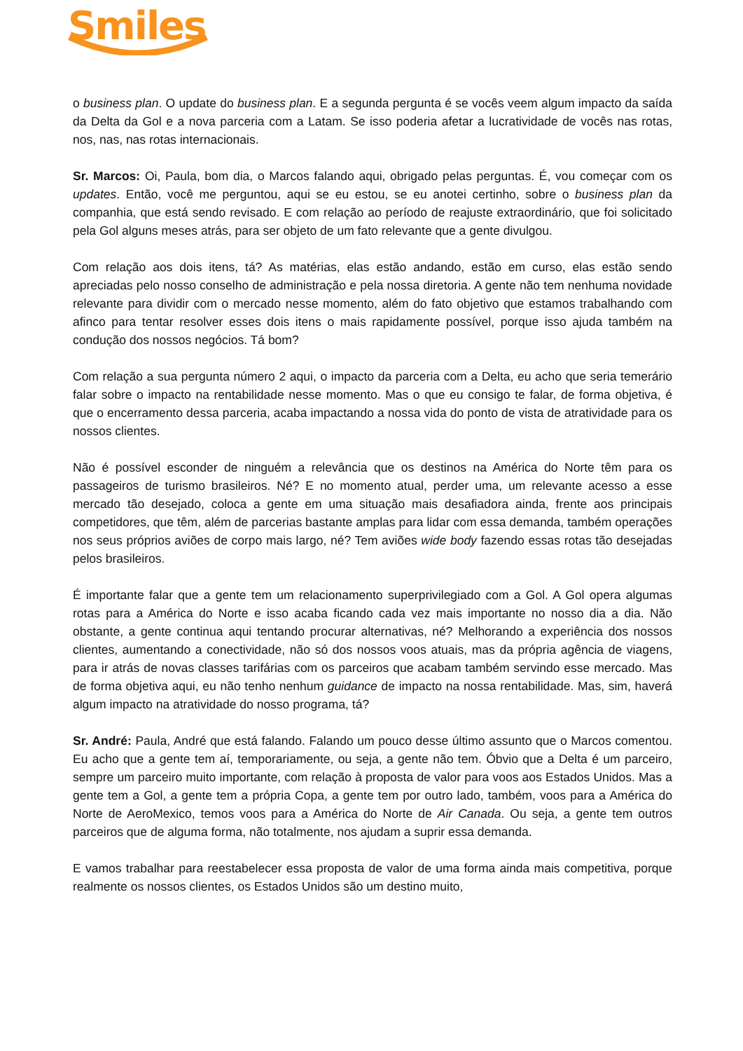Smiles
o business plan. O update do business plan. E a segunda pergunta é se vocês veem algum impacto da saída da Delta da Gol e a nova parceria com a Latam. Se isso poderia afetar a lucratividade de vocês nas rotas, nos, nas, nas rotas internacionais.
Sr. Marcos: Oi, Paula, bom dia, o Marcos falando aqui, obrigado pelas perguntas. É, vou começar com os updates. Então, você me perguntou, aqui se eu estou, se eu anotei certinho, sobre o business plan da companhia, que está sendo revisado. E com relação ao período de reajuste extraordinário, que foi solicitado pela Gol alguns meses atrás, para ser objeto de um fato relevante que a gente divulgou.
Com relação aos dois itens, tá? As matérias, elas estão andando, estão em curso, elas estão sendo apreciadas pelo nosso conselho de administração e pela nossa diretoria. A gente não tem nenhuma novidade relevante para dividir com o mercado nesse momento, além do fato objetivo que estamos trabalhando com afinco para tentar resolver esses dois itens o mais rapidamente possível, porque isso ajuda também na condução dos nossos negócios. Tá bom?
Com relação a sua pergunta número 2 aqui, o impacto da parceria com a Delta, eu acho que seria temerário falar sobre o impacto na rentabilidade nesse momento. Mas o que eu consigo te falar, de forma objetiva, é que o encerramento dessa parceria, acaba impactando a nossa vida do ponto de vista de atratividade para os nossos clientes.
Não é possível esconder de ninguém a relevância que os destinos na América do Norte têm para os passageiros de turismo brasileiros. Né? E no momento atual, perder uma, um relevante acesso a esse mercado tão desejado, coloca a gente em uma situação mais desafiadora ainda, frente aos principais competidores, que têm, além de parcerias bastante amplas para lidar com essa demanda, também operações nos seus próprios aviões de corpo mais largo, né? Tem aviões wide body fazendo essas rotas tão desejadas pelos brasileiros.
É importante falar que a gente tem um relacionamento superprivilegiado com a Gol. A Gol opera algumas rotas para a América do Norte e isso acaba ficando cada vez mais importante no nosso dia a dia. Não obstante, a gente continua aqui tentando procurar alternativas, né? Melhorando a experiência dos nossos clientes, aumentando a conectividade, não só dos nossos voos atuais, mas da própria agência de viagens, para ir atrás de novas classes tarifárias com os parceiros que acabam também servindo esse mercado. Mas de forma objetiva aqui, eu não tenho nenhum guidance de impacto na nossa rentabilidade. Mas, sim, haverá algum impacto na atratividade do nosso programa, tá?
Sr. André: Paula, André que está falando. Falando um pouco desse último assunto que o Marcos comentou. Eu acho que a gente tem aí, temporariamente, ou seja, a gente não tem. Óbvio que a Delta é um parceiro, sempre um parceiro muito importante, com relação à proposta de valor para voos aos Estados Unidos. Mas a gente tem a Gol, a gente tem a própria Copa, a gente tem por outro lado, também, voos para a América do Norte de AeroMexico, temos voos para a América do Norte de Air Canada. Ou seja, a gente tem outros parceiros que de alguma forma, não totalmente, nos ajudam a suprir essa demanda.
E vamos trabalhar para reestabelecer essa proposta de valor de uma forma ainda mais competitiva, porque realmente os nossos clientes, os Estados Unidos são um destino muito,